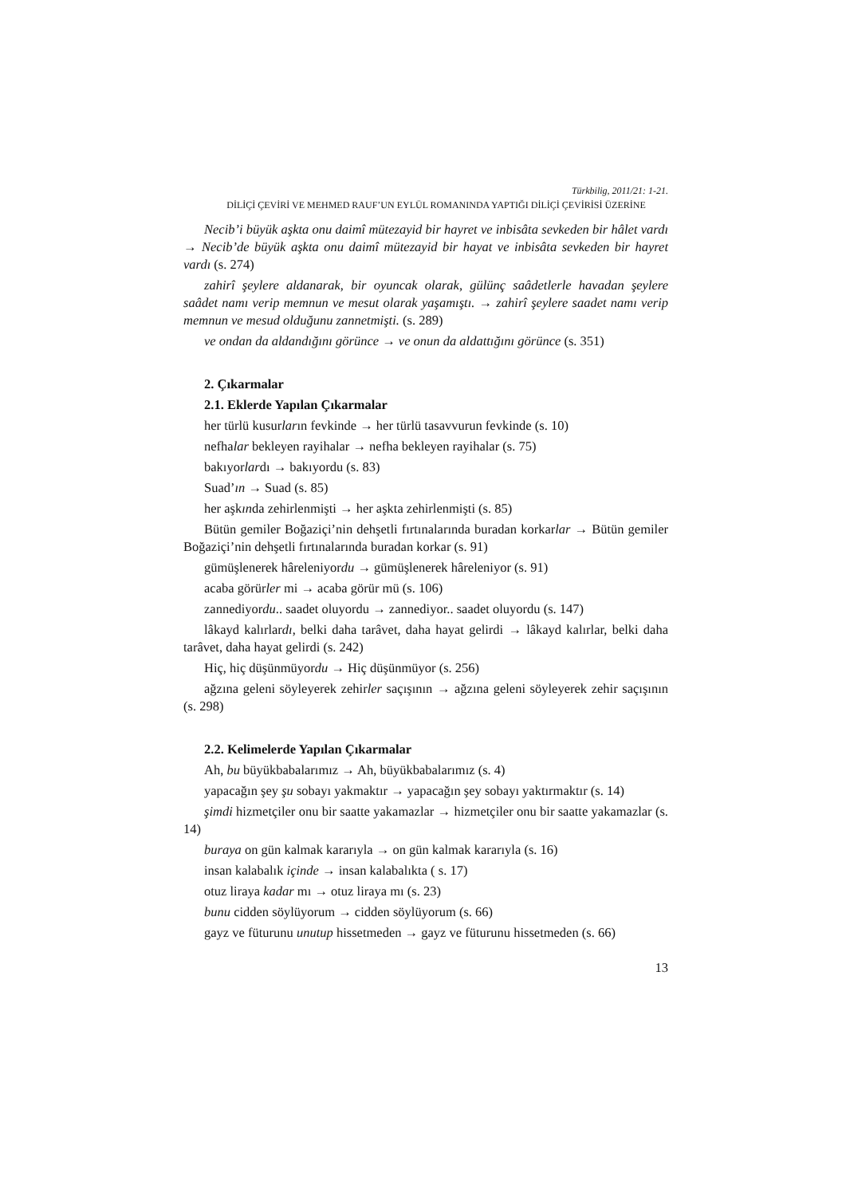Türkbilig, 2011/21: 1-21.
DİLİÇİ ÇEVİRİ VE MEHMED RAUF’UN EYLÜL ROMANINDA YAPTIĞI DİLİÇİ ÇEVİRİSİ ÜZERİNE
Necib’i büyük aşkta onu daimî mütezayid bir hayret ve inbisâta sevkeden bir hâlet vardı → Necib’de büyük aşkta onu daimî mütezayid bir hayat ve inbisâta sevkeden bir hayret vardı (s. 274)
zahirî şeylere aldanarak, bir oyuncak olarak, gülünç saâdetlerle havadan şeylere saâdet namı verip memnun ve mesut olarak yaşamıştı. → zahirî şeylere saadet namı verip memnun ve mesud olduğunu zannetmişti. (s. 289)
ve ondan da aldandığını görünce → ve onun da aldattığını görünce (s. 351)
2. Çıkarmalar
2.1. Eklerde Yapılan Çıkarmalar
her türlü kusurların fevkinde → her türlü tasavvurun fevkinde (s. 10)
nefhalar bekleyen rayihalar → nefha bekleyen rayihalar (s. 75)
bakıyorlardı → bakıyordu (s. 83)
Suad’ın → Suad (s. 85)
her aşkında zehirlenmişti → her aşkta zehirlenmişti (s. 85)
Bütün gemiler Boğaziçi’nin dehşetli fırtınalarında buradan korkarlar → Bütün gemiler Boğaziçi’nin dehşetli fırtınalarında buradan korkar (s. 91)
gümüşlenerek hâreleniyordu → gümüşlenerek hâreleniyor (s. 91)
acaba görürler mi → acaba görür mü (s. 106)
zannediyordu.. saadet oluyordu → zannediyor.. saadet oluyordu (s. 147)
lâkayd kalırlardı, belki daha tarâvet, daha hayat gelirdi → lâkayd kalırlar, belki daha tarâvet, daha hayat gelirdi (s. 242)
Hiç, hiç düşünmüyordu → Hiç düşünmüyor (s. 256)
ağzına geleni söyleyerek zehirler saçışının → ağzına geleni söyleyerek zehir saçışının (s. 298)
2.2. Kelimelerde Yapılan Çıkarmalar
Ah, bu büyükbabalarımız → Ah, büyükbabalarımız (s. 4)
yapacağın şey şu sobayı yakmaktır → yapacağın şey sobayı yaktırmaktır (s. 14)
şimdi hizmetçiler onu bir saatte yakamazlar → hizmetçiler onu bir saatte yakamazlar (s. 14)
buraya on gün kalmak kararıyla → on gün kalmak kararıyla (s. 16)
insan kalabalık içinde → insan kalabalıkta ( s. 17)
otuz liraya kadar mı → otuz liraya mı (s. 23)
bunu cidden söylüyorum → cidden söylüyorum (s. 66)
gayz ve fütur unu unutup hissetmeden → gayz ve füturunu hissetmeden (s. 66)
13